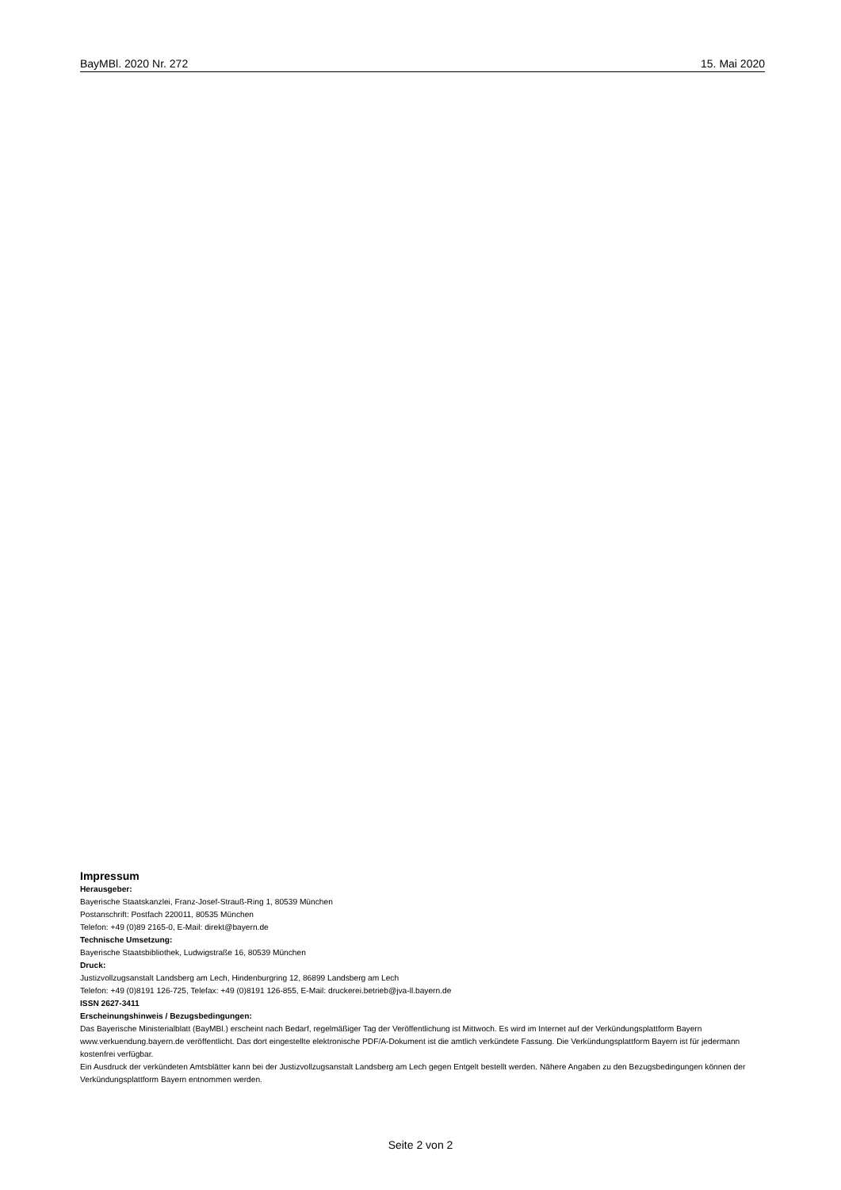BayMBl. 2020 Nr. 272 15. Mai 2020
Impressum
Herausgeber:
Bayerische Staatskanzlei, Franz-Josef-Strauß-Ring 1, 80539 München
Postanschrift: Postfach 220011, 80535 München
Telefon: +49 (0)89 2165-0, E-Mail: direkt@bayern.de
Technische Umsetzung:
Bayerische Staatsbibliothek, Ludwigstraße 16, 80539 München
Druck:
Justizvollzugsanstalt Landsberg am Lech, Hindenburgring 12, 86899 Landsberg am Lech
Telefon: +49 (0)8191 126-725, Telefax: +49 (0)8191 126-855, E-Mail: druckerei.betrieb@jva-ll.bayern.de
ISSN 2627-3411
Erscheinungshinweis / Bezugsbedingungen:
Das Bayerische Ministerialblatt (BayMBl.) erscheint nach Bedarf, regelmäßiger Tag der Veröffentlichung ist Mittwoch. Es wird im Internet auf der Verkündungsplattform Bayern www.verkuendung.bayern.de veröffentlicht. Das dort eingestellte elektronische PDF/A-Dokument ist die amtlich verkündete Fassung. Die Verkündungsplattform Bayern ist für jedermann kostenfrei verfügbar.
Ein Ausdruck der verkündeten Amtsblätter kann bei der Justizvollzugsanstalt Landsberg am Lech gegen Entgelt bestellt werden. Nähere Angaben zu den Bezugsbedingungen können der Verkündungsplattform Bayern entnommen werden.
Seite 2 von 2